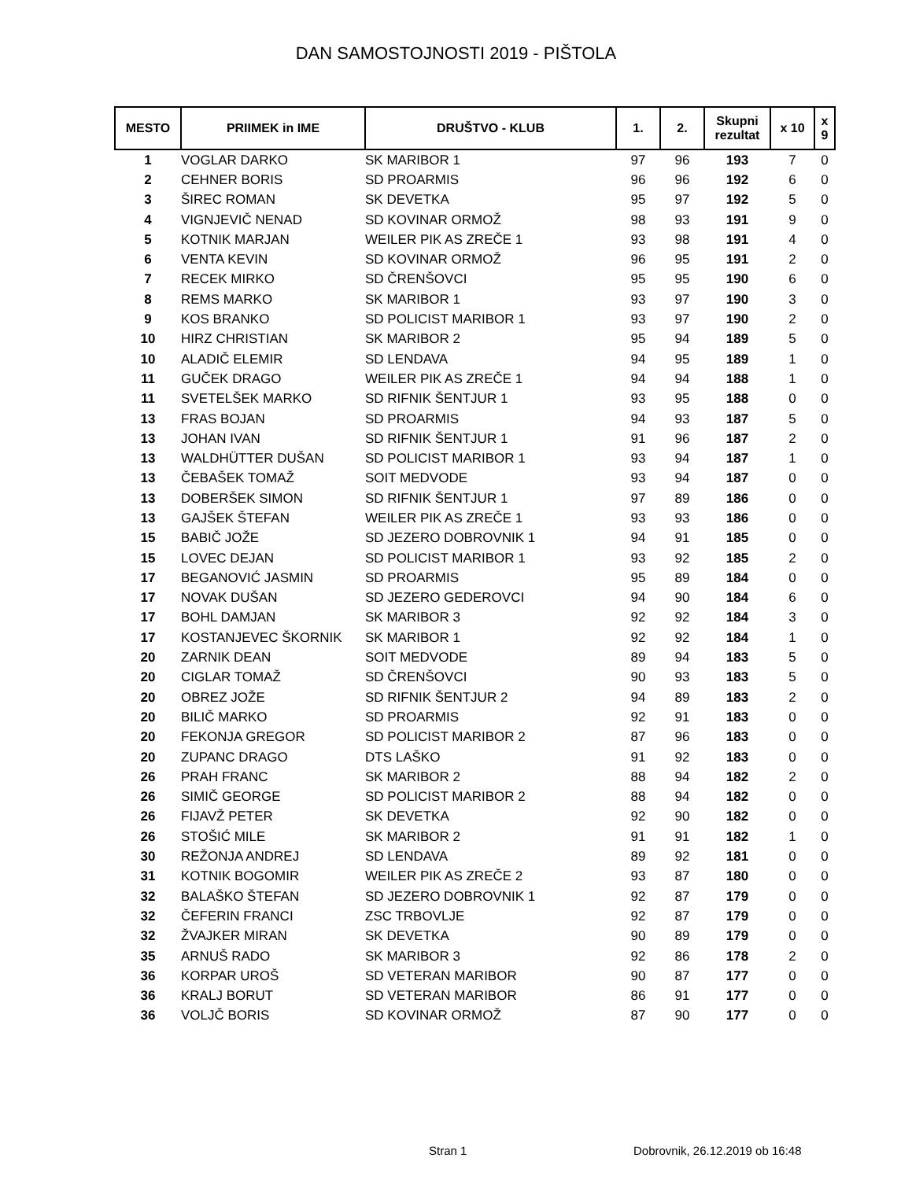DAN SAMOSTOJNOSTI 2019 - PIŠTOLA
| MESTO | PRIIMEK in IME | DRUŠTVO - KLUB | 1. | 2. | Skupni rezultat | x 10 | x 9 |
| --- | --- | --- | --- | --- | --- | --- | --- |
| 1 | VOGLAR DARKO | SK MARIBOR 1 | 97 | 96 | 193 | 7 | 0 |
| 2 | CEHNER BORIS | SD PROARMIS | 96 | 96 | 192 | 6 | 0 |
| 3 | ŠIREC ROMAN | SK DEVETKA | 95 | 97 | 192 | 5 | 0 |
| 4 | VIGNJEVIČ NENAD | SD KOVINAR ORMOŽ | 98 | 93 | 191 | 9 | 0 |
| 5 | KOTNIK MARJAN | WEILER PIK AS ZREČE 1 | 93 | 98 | 191 | 4 | 0 |
| 6 | VENTA KEVIN | SD KOVINAR ORMOŽ | 96 | 95 | 191 | 2 | 0 |
| 7 | RECEK MIRKO | SD ČRENŠOVCI | 95 | 95 | 190 | 6 | 0 |
| 8 | REMS MARKO | SK MARIBOR 1 | 93 | 97 | 190 | 3 | 0 |
| 9 | KOS BRANKO | SD POLICIST MARIBOR 1 | 93 | 97 | 190 | 2 | 0 |
| 10 | HIRZ CHRISTIAN | SK MARIBOR 2 | 95 | 94 | 189 | 5 | 0 |
| 10 | ALADIČ ELEMIR | SD LENDAVA | 94 | 95 | 189 | 1 | 0 |
| 11 | GUČEK DRAGO | WEILER PIK AS ZREČE 1 | 94 | 94 | 188 | 1 | 0 |
| 11 | SVETELŠEK MARKO | SD RIFNIK ŠENTJUR 1 | 93 | 95 | 188 | 0 | 0 |
| 13 | FRAS BOJAN | SD PROARMIS | 94 | 93 | 187 | 5 | 0 |
| 13 | JOHAN IVAN | SD RIFNIK ŠENTJUR 1 | 91 | 96 | 187 | 2 | 0 |
| 13 | WALDHÜTTER DUŠAN | SD POLICIST MARIBOR 1 | 93 | 94 | 187 | 1 | 0 |
| 13 | ČEBAŠEK TOMAŽ | SOIT MEDVODE | 93 | 94 | 187 | 0 | 0 |
| 13 | DOBERŠEK SIMON | SD RIFNIK ŠENTJUR 1 | 97 | 89 | 186 | 0 | 0 |
| 13 | GAJŠEK ŠTEFAN | WEILER PIK AS ZREČE 1 | 93 | 93 | 186 | 0 | 0 |
| 15 | BABIČ JOŽE | SD JEZERO DOBROVNIK 1 | 94 | 91 | 185 | 0 | 0 |
| 15 | LOVEC DEJAN | SD POLICIST MARIBOR 1 | 93 | 92 | 185 | 2 | 0 |
| 17 | BEGANOVIĆ JASMIN | SD PROARMIS | 95 | 89 | 184 | 0 | 0 |
| 17 | NOVAK DUŠAN | SD JEZERO GEDEROVCI | 94 | 90 | 184 | 6 | 0 |
| 17 | BOHL DAMJAN | SK MARIBOR 3 | 92 | 92 | 184 | 3 | 0 |
| 17 | KOSTANJEVEC ŠKORNIK | SK MARIBOR 1 | 92 | 92 | 184 | 1 | 0 |
| 20 | ZARNIK DEAN | SOIT MEDVODE | 89 | 94 | 183 | 5 | 0 |
| 20 | CIGLAR TOMAŽ | SD ČRENŠOVCI | 90 | 93 | 183 | 5 | 0 |
| 20 | OBREZ JOŽE | SD RIFNIK ŠENTJUR 2 | 94 | 89 | 183 | 2 | 0 |
| 20 | BILIČ MARKO | SD PROARMIS | 92 | 91 | 183 | 0 | 0 |
| 20 | FEKONJA GREGOR | SD POLICIST MARIBOR 2 | 87 | 96 | 183 | 0 | 0 |
| 20 | ZUPANC DRAGO | DTS LAŠKO | 91 | 92 | 183 | 0 | 0 |
| 26 | PRAH FRANC | SK MARIBOR 2 | 88 | 94 | 182 | 2 | 0 |
| 26 | SIMIČ GEORGE | SD POLICIST MARIBOR 2 | 88 | 94 | 182 | 0 | 0 |
| 26 | FIJAVŽ PETER | SK DEVETKA | 92 | 90 | 182 | 0 | 0 |
| 26 | STOŠIĆ MILE | SK MARIBOR 2 | 91 | 91 | 182 | 1 | 0 |
| 30 | REŽONJA ANDREJ | SD LENDAVA | 89 | 92 | 181 | 0 | 0 |
| 31 | KOTNIK BOGOMIR | WEILER PIK AS ZREČE 2 | 93 | 87 | 180 | 0 | 0 |
| 32 | BALAŠKO ŠTEFAN | SD JEZERO DOBROVNIK 1 | 92 | 87 | 179 | 0 | 0 |
| 32 | ČEFERIN FRANCI | ZSC TRBOVLJE | 92 | 87 | 179 | 0 | 0 |
| 32 | ŽVAJKER MIRAN | SK DEVETKA | 90 | 89 | 179 | 0 | 0 |
| 35 | ARNUŠ RADO | SK MARIBOR 3 | 92 | 86 | 178 | 2 | 0 |
| 36 | KORPAR UROŠ | SD VETERAN MARIBOR | 90 | 87 | 177 | 0 | 0 |
| 36 | KRALJ BORUT | SD VETERAN MARIBOR | 86 | 91 | 177 | 0 | 0 |
| 36 | VOLJČ BORIS | SD KOVINAR ORMOŽ | 87 | 90 | 177 | 0 | 0 |
Stran 1 Dobrovnik, 26.12.2019 ob 16:48